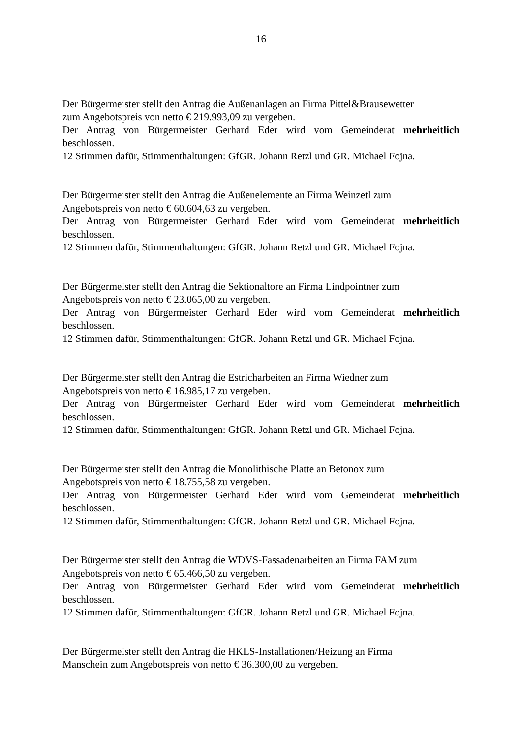16
Der Bürgermeister stellt den Antrag die Außenanlagen an Firma Pittel&Brausewetter
zum Angebotspreis von netto € 219.993,09 zu vergeben.
Der Antrag von Bürgermeister Gerhard Eder wird vom Gemeinderat mehrheitlich
beschlossen.
12 Stimmen dafür, Stimmenthaltungen: GfGR. Johann Retzl und GR. Michael Fojna.
Der Bürgermeister stellt den Antrag die Außenelemente an Firma Weinzetl zum
Angebotspreis von netto € 60.604,63 zu vergeben.
Der Antrag von Bürgermeister Gerhard Eder wird vom Gemeinderat mehrheitlich
beschlossen.
12 Stimmen dafür, Stimmenthaltungen: GfGR. Johann Retzl und GR. Michael Fojna.
Der Bürgermeister stellt den Antrag die Sektionaltore an Firma Lindpointner zum
Angebotspreis von netto € 23.065,00 zu vergeben.
Der Antrag von Bürgermeister Gerhard Eder wird vom Gemeinderat mehrheitlich
beschlossen.
12 Stimmen dafür, Stimmenthaltungen: GfGR. Johann Retzl und GR. Michael Fojna.
Der Bürgermeister stellt den Antrag die Estricharbeiten an Firma Wiedner zum
Angebotspreis von netto € 16.985,17 zu vergeben.
Der Antrag von Bürgermeister Gerhard Eder wird vom Gemeinderat mehrheitlich
beschlossen.
12 Stimmen dafür, Stimmenthaltungen: GfGR. Johann Retzl und GR. Michael Fojna.
Der Bürgermeister stellt den Antrag die Monolithische Platte an Betonox zum
Angebotspreis von netto € 18.755,58 zu vergeben.
Der Antrag von Bürgermeister Gerhard Eder wird vom Gemeinderat mehrheitlich
beschlossen.
12 Stimmen dafür, Stimmenthaltungen: GfGR. Johann Retzl und GR. Michael Fojna.
Der Bürgermeister stellt den Antrag die WDVS-Fassadenarbeiten an Firma FAM zum
Angebotspreis von netto € 65.466,50 zu vergeben.
Der Antrag von Bürgermeister Gerhard Eder wird vom Gemeinderat mehrheitlich
beschlossen.
12 Stimmen dafür, Stimmenthaltungen: GfGR. Johann Retzl und GR. Michael Fojna.
Der Bürgermeister stellt den Antrag die HKLS-Installationen/Heizung an Firma
Manschein zum Angebotspreis von netto € 36.300,00 zu vergeben.